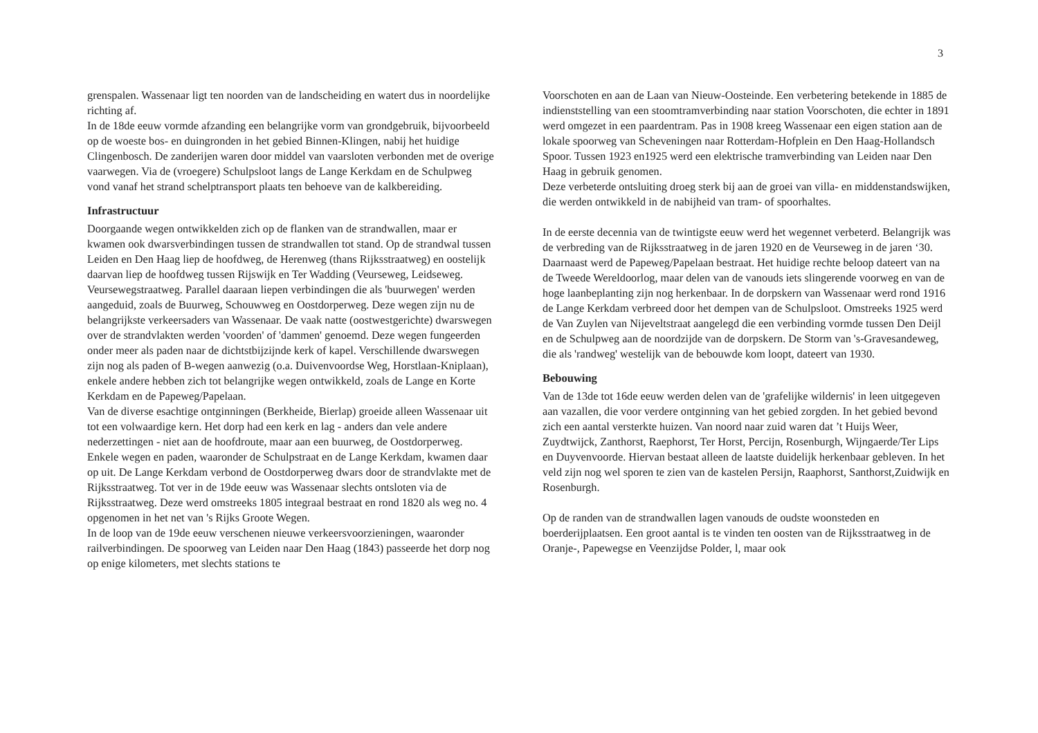3
grenspalen. Wassenaar ligt ten noorden van de landscheiding en watert dus in noordelijke richting af.
In de 18de eeuw vormde afzanding een belangrijke vorm van grondgebruik, bijvoorbeeld op de woeste bos- en duingronden in het gebied Binnen-Klingen, nabij het huidige Clingenbosch. De zanderijen waren door middel van vaarsloten verbonden met de overige vaarwegen. Via de (vroegere) Schulpsloot langs de Lange Kerkdam en de Schulpweg vond vanaf het strand schelptransport plaats ten behoeve van de kalkbereiding.
Infrastructuur
Doorgaande wegen ontwikkelden zich op de flanken van de strandwallen, maar er kwamen ook dwarsverbindingen tussen de strandwallen tot stand. Op de strandwal tussen Leiden en Den Haag liep de hoofdweg, de Herenweg (thans Rijksstraatweg) en oostelijk daarvan liep de hoofdweg tussen Rijswijk en Ter Wadding (Veurseweg, Leidseweg. Veursewegstraatweg. Parallel daaraan liepen verbindingen die als 'buurwegen' werden aangeduid, zoals de Buurweg, Schouwweg en Oostdorperweg. Deze wegen zijn nu de belangrijkste verkeersaders van Wassenaar. De vaak natte (oostwestgerichte) dwarswegen over de strandvlakten werden 'voorden' of 'dammen' genoemd. Deze wegen fungeerden onder meer als paden naar de dichtstbijzijnde kerk of kapel. Verschillende dwarswegen zijn nog als paden of B-wegen aanwezig (o.a. Duivenvoordse Weg, Horstlaan-Kniplaan), enkele andere hebben zich tot belangrijke wegen ontwikkeld, zoals de Lange en Korte Kerkdam en de Papeweg/Papelaan.
Van de diverse esachtige ontginningen (Berkheide, Bierlap) groeide alleen Wassenaar uit tot een volwaardige kern. Het dorp had een kerk en lag - anders dan vele andere nederzettingen - niet aan de hoofdroute, maar aan een buurweg, de Oostdorperweg. Enkele wegen en paden, waaronder de Schulpstraat en de Lange Kerkdam, kwamen daar op uit. De Lange Kerkdam verbond de Oostdorperweg dwars door de strandvlakte met de Rijksstraatweg. Tot ver in de 19de eeuw was Wassenaar slechts ontsloten via de Rijksstraatweg. Deze werd omstreeks 1805 integraal bestraat en rond 1820 als weg no. 4 opgenomen in het net van 's Rijks Groote Wegen.
In de loop van de 19de eeuw verschenen nieuwe verkeersvoorzieningen, waaronder railverbindingen. De spoorweg van Leiden naar Den Haag (1843) passeerde het dorp nog op enige kilometers, met slechts stations te
Voorschoten en aan de Laan van Nieuw-Oosteinde. Een verbetering betekende in 1885 de indienststelling van een stoomtramverbinding naar station Voorschoten, die echter in 1891 werd omgezet in een paardentram. Pas in 1908 kreeg Wassenaar een eigen station aan de lokale spoorweg van Scheveningen naar Rotterdam-Hofplein en Den Haag-Hollandsch Spoor. Tussen 1923 en1925 werd een elektrische tramverbinding van Leiden naar Den Haag in gebruik genomen.
Deze verbeterde ontsluiting droeg sterk bij aan de groei van villa- en middenstandswijken, die werden ontwikkeld in de nabijheid van tram- of spoorhaltes.
In de eerste decennia van de twintigste eeuw werd het wegennet verbeterd. Belangrijk was de verbreding van de Rijksstraatweg in de jaren 1920 en de Veurseweg in de jaren ‘30. Daarnaast werd de Papeweg/Papelaan bestraat. Het huidige rechte beloop dateert van na de Tweede Wereldoorlog, maar delen van de vanouds iets slingerende voorweg en van de hoge laanbeplanting zijn nog herkenbaar. In de dorpskern van Wassenaar werd rond 1916 de Lange Kerkdam verbreed door het dempen van de Schulpsloot. Omstreeks 1925 werd de Van Zuylen van Nijeveltstraat aangelegd die een verbinding vormde tussen Den Deijl en de Schulpweg aan de noordzijde van de dorpskern. De Storm van 's-Gravesandeweg, die als 'randweg' westelijk van de bebouwde kom loopt, dateert van 1930.
Bebouwing
Van de 13de tot 16de eeuw werden delen van de 'grafelijke wildernis' in leen uitgegeven aan vazallen, die voor verdere ontginning van het gebied zorgden. In het gebied bevond zich een aantal versterkte huizen. Van noord naar zuid waren dat ’t Huijs Weer, Zuydtwijck, Zanthorst, Raephorst, Ter Horst, Percijn, Rosenburgh, Wijngaerde/Ter Lips en Duyvenvoorde. Hiervan bestaat alleen de laatste duidelijk herkenbaar gebleven. In het veld zijn nog wel sporen te zien van de kastelen Persijn, Raaphorst, Santhorst,Zuidwijk en Rosenburgh.
Op de randen van de strandwallen lagen vanouds de oudste woonsteden en boerderijplaatsen. Een groot aantal is te vinden ten oosten van de Rijksstraatweg in de Oranje-, Papewegse en Veenzijdse Polder, l, maar ook